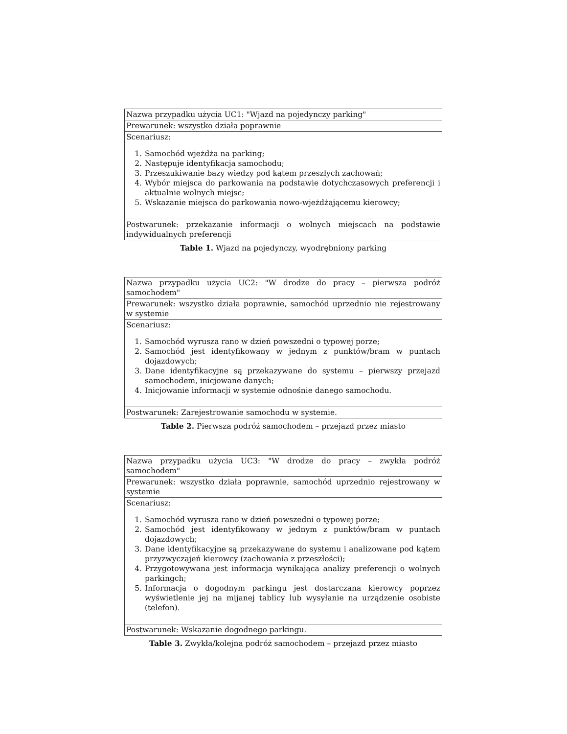| Nazwa przypadku użycia UC1: "Wjazd na pojedynczy parking" |
| Prewarunek: wszystko działa poprawnie |
| Scenariusz: 1. Samochód wjeżdża na parking; 2. Następuje identyfikacja samochodu; 3. Przeszukiwanie bazy wiedzy pod kątem przeszłych zachowań; 4. Wybór miejsca do parkowania na podstawie dotychczasowych preferencji i aktualnie wolnych miejsc; 5. Wskazanie miejsca do parkowania nowo-wjeżdżającemu kierowcy; |
| Postwarunek: przekazanie informacji o wolnych miejscach na podstawie indywidualnych preferencji |
Table 1. Wjazd na pojedynczy, wyodrębniony parking
| Nazwa przypadku użycia UC2: "W drodze do pracy – pierwsza podróż samochodem" |
| Prewarunek: wszystko działa poprawnie, samochód uprzednio nie rejestrowany w systemie |
| Scenariusz: 1. Samochód wyrusza rano w dzień powszedni o typowej porze; 2. Samochód jest identyfikowany w jednym z punktów/bram w puntach dojazdowych; 3. Dane identyfikacyjne są przekazywane do systemu – pierwszy przejazd samochodem, inicjowane danych; 4. Inicjowanie informacji w systemie odnośnie danego samochodu. |
| Postwarunek: Zarejestrowanie samochodu w systemie. |
Table 2. Pierwsza podróż samochodem – przejazd przez miasto
| Nazwa przypadku użycia UC3: "W drodze do pracy – zwykła podróż samochodem" |
| Prewarunek: wszystko działa poprawnie, samochód uprzednio rejestrowany w systemie |
| Scenariusz: 1. Samochód wyrusza rano w dzień powszedni o typowej porze; 2. Samochód jest identyfikowany w jednym z punktów/bram w puntach dojazdowych; 3. Dane identyfikacyjne są przekazywane do systemu i analizowane pod kątem przyzwyczajeń kierowcy (zachowania z przeszłości); 4. Przygotowywana jest informacja wynikająca analizy preferencji o wolnych parkingch; 5. Informacja o dogodnym parkingu jest dostarczana kierowcy poprzez wyświetlenie jej na mijanej tablicy lub wysyłanie na urządzenie osobiste (telefon). |
| Postwarunek: Wskazanie dogodnego parkingu. |
Table 3. Zwykła/kolejna podróż samochodem – przejazd przez miasto